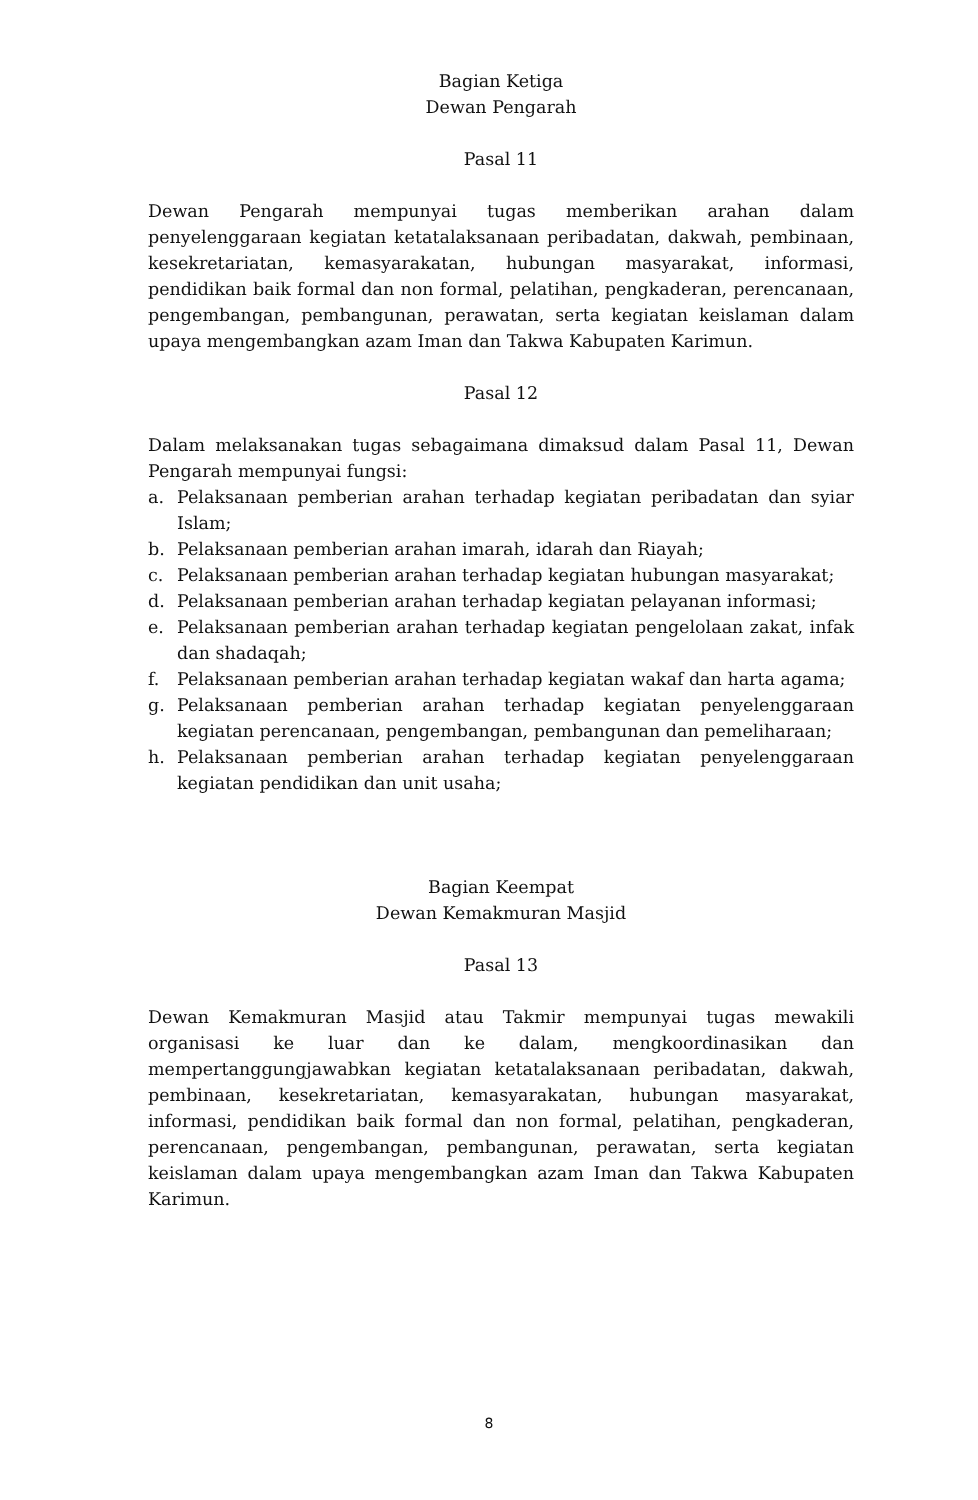Bagian Ketiga
Dewan Pengarah
Pasal 11
Dewan Pengarah mempunyai tugas memberikan arahan dalam penyelenggaraan kegiatan ketatalaksanaan peribadatan, dakwah, pembinaan, kesekretariatan, kemasyarakatan, hubungan masyarakat, informasi, pendidikan baik formal dan non formal, pelatihan, pengkaderan, perencanaan, pengembangan, pembangunan, perawatan, serta kegiatan keislaman dalam upaya mengembangkan azam Iman dan Takwa Kabupaten Karimun.
Pasal 12
Dalam melaksanakan tugas sebagaimana dimaksud dalam Pasal 11, Dewan Pengarah mempunyai fungsi:
a. Pelaksanaan pemberian arahan terhadap kegiatan peribadatan dan syiar Islam;
b. Pelaksanaan pemberian arahan imarah, idarah dan Riayah;
c. Pelaksanaan pemberian arahan terhadap kegiatan hubungan masyarakat;
d. Pelaksanaan pemberian arahan terhadap kegiatan pelayanan informasi;
e. Pelaksanaan pemberian arahan terhadap kegiatan pengelolaan zakat, infak dan shadaqah;
f. Pelaksanaan pemberian arahan terhadap kegiatan wakaf dan harta agama;
g. Pelaksanaan pemberian arahan terhadap kegiatan penyelenggaraan kegiatan perencanaan, pengembangan, pembangunan dan pemeliharaan;
h. Pelaksanaan pemberian arahan terhadap kegiatan penyelenggaraan kegiatan pendidikan dan unit usaha;
Bagian Keempat
Dewan Kemakmuran Masjid
Pasal 13
Dewan Kemakmuran Masjid atau Takmir mempunyai tugas mewakili organisasi ke luar dan ke dalam, mengkoordinasikan dan mempertanggungjawabkan kegiatan ketatalaksanaan peribadatan, dakwah, pembinaan, kesekretariatan, kemasyarakatan, hubungan masyarakat, informasi, pendidikan baik formal dan non formal, pelatihan, pengkaderan, perencanaan, pengembangan, pembangunan, perawatan, serta kegiatan keislaman dalam upaya mengembangkan azam Iman dan Takwa Kabupaten Karimun.
8